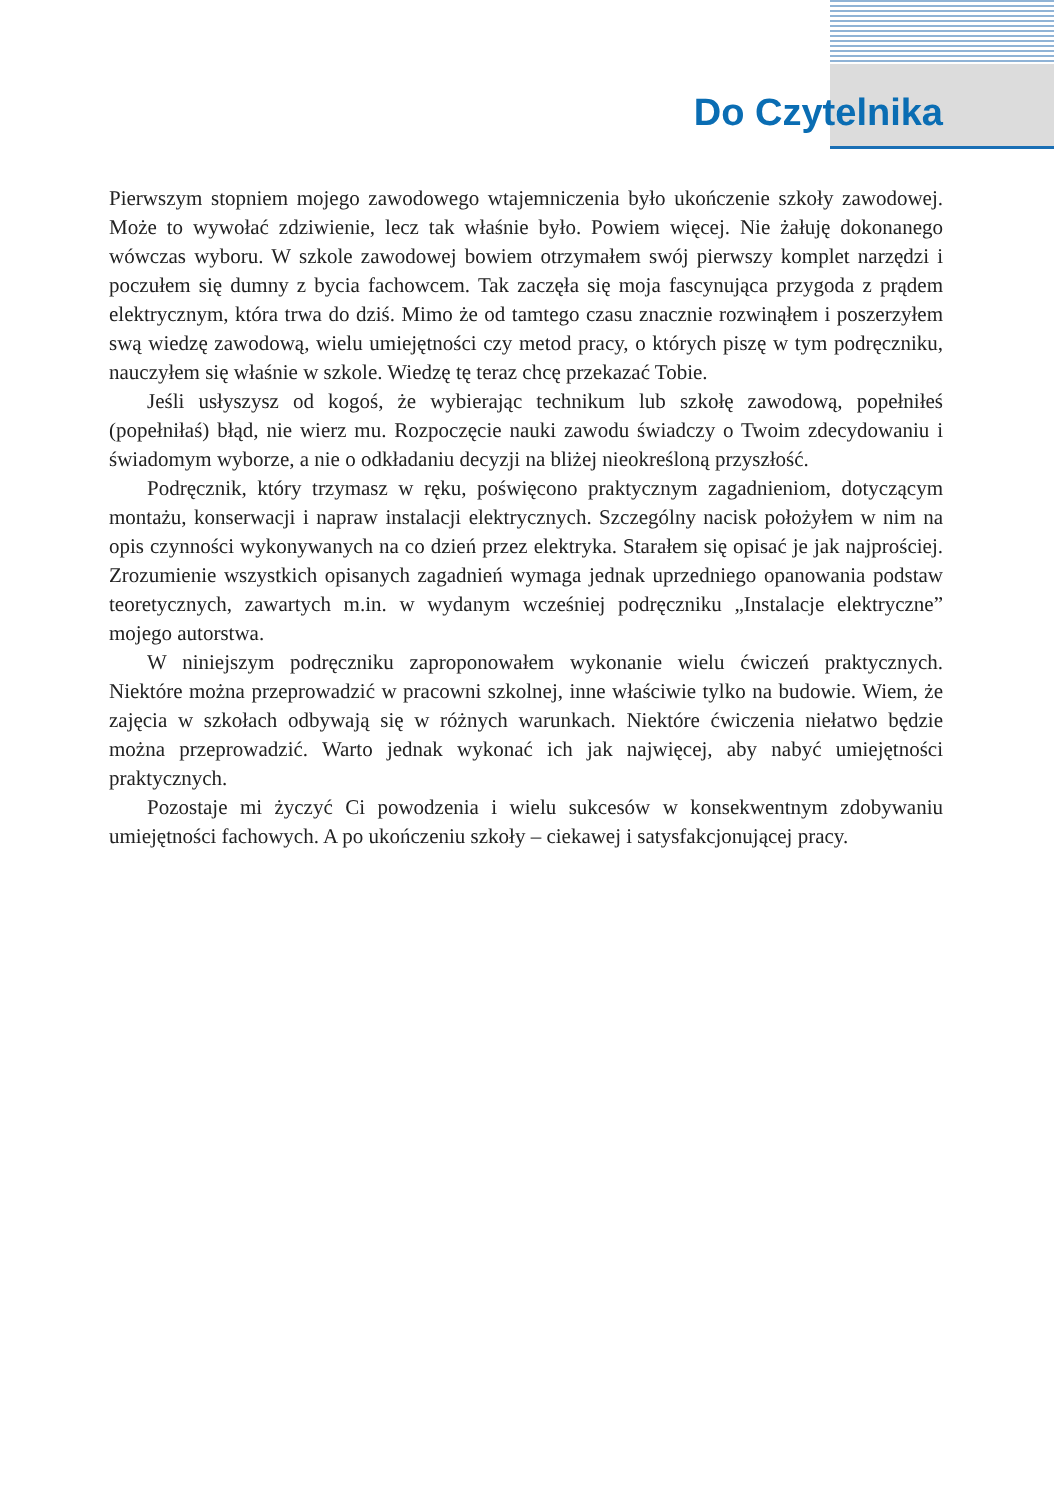Do Czytelnika
Pierwszym stopniem mojego zawodowego wtajemniczenia było ukończenie szkoły zawodowej. Może to wywołać zdziwienie, lecz tak właśnie było. Powiem więcej. Nie żałuję dokonanego wówczas wyboru. W szkole zawodowej bowiem otrzymałem swój pierwszy komplet narzędzi i poczułem się dumny z bycia fachowcem. Tak zaczęła się moja fascynująca przygoda z prądem elektrycznym, która trwa do dziś. Mimo że od tamtego czasu znacznie rozwinąłem i poszerzyłem swą wiedzę zawodową, wielu umiejętności czy metod pracy, o których piszę w tym podręczniku, nauczyłem się właśnie w szkole. Wiedzę tę teraz chcę przekazać Tobie.
Jeśli usłyszysz od kogoś, że wybierając technikum lub szkołę zawodową, popełniłeś (popełniłaś) błąd, nie wierz mu. Rozpoczęcie nauki zawodu świadczy o Twoim zdecydowaniu i świadomym wyborze, a nie o odkładaniu decyzji na bliżej nieokreśloną przyszłość.
Podręcznik, który trzymasz w ręku, poświęcono praktycznym zagadnieniom, dotyczącym montażu, konserwacji i napraw instalacji elektrycznych. Szczególny nacisk położyłem w nim na opis czynności wykonywanych na co dzień przez elektryka. Starałem się opisać je jak najprościej. Zrozumienie wszystkich opisanych zagadnień wymaga jednak uprzedniego opanowania podstaw teoretycznych, zawartych m.in. w wydanym wcześniej podręczniku „Instalacje elektryczne” mojego autorstwa.
W niniejszym podręczniku zaproponowałem wykonanie wielu ćwiczeń praktycznych. Niektóre można przeprowadzić w pracowni szkolnej, inne właściwie tylko na budowie. Wiem, że zajęcia w szkołach odbywają się w różnych warunkach. Niektóre ćwiczenia niełatwo będzie można przeprowadzić. Warto jednak wykonać ich jak najwięcej, aby nabyć umiejętności praktycznych.
Pozostaje mi życzyć Ci powodzenia i wielu sukcesów w konsekwentnym zdobywaniu umiejętności fachowych. A po ukończeniu szkoły – ciekawej i satysfakcjonującej pracy.